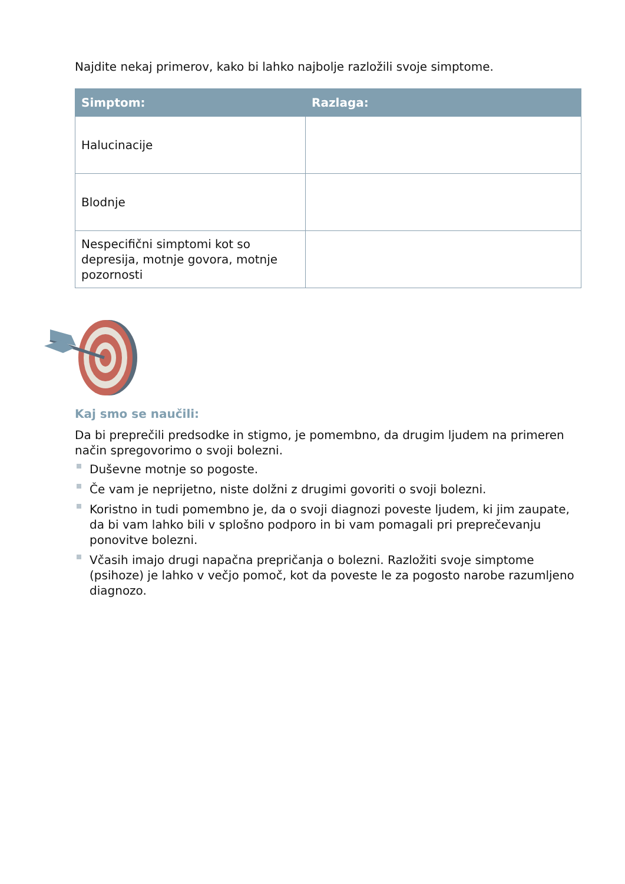Najdite nekaj primerov, kako bi lahko najbolje razložili svoje simptome.
| Simptom: | Razlaga: |
| --- | --- |
| Halucinacije | |
| Blodnje | |
| Nespecifični simptomi kot so depresija, motnje govora, motnje pozornosti | |
Kaj smo se naučili:
Da bi preprečili predsodke in stigmo, je pomembno, da drugim ljudem na primeren način spregovorimo o svoji bolezni.
Duševne motnje so pogoste.
Če vam je neprijetno, niste dolžni z drugimi govoriti o svoji bolezni.
Koristno in tudi pomembno je, da o svoji diagnozi poveste ljudem, ki jim zaupate, da bi vam lahko bili v splošno podporo in bi vam pomagali pri preprečevanju ponovitve bolezni.
Včasih imajo drugi napačna prepričanja o bolezni. Razložiti svoje simptome (psihoze) je lahko v večjo pomoč, kot da poveste le za pogosto narobe razumljeno diagnozo.